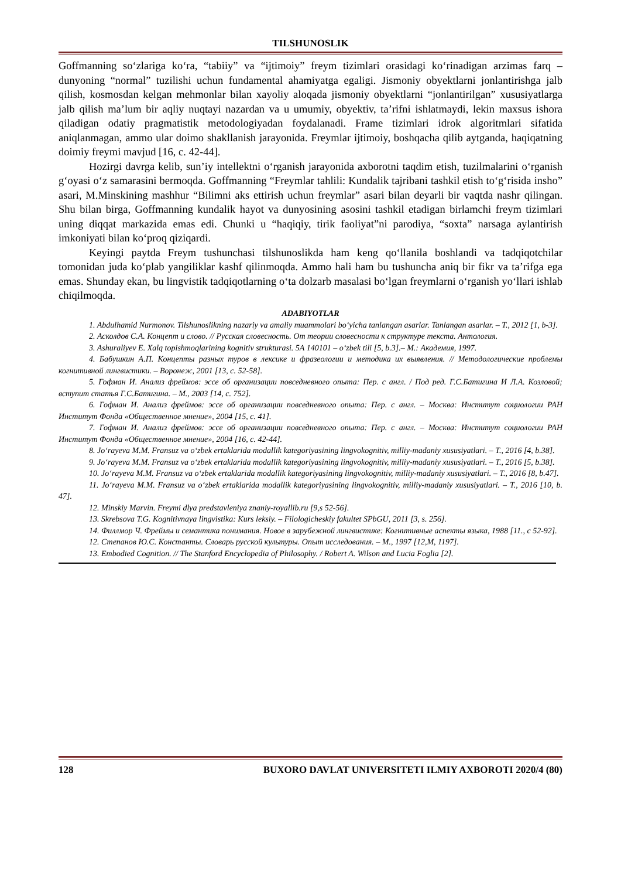TILSHUNOSLIK
Goffmanning so‘zlariga ko‘ra, “tabiiy” va “ijtimoiy” freym tizimlari orasidagi ko‘rinadigan arzimas farq – dunyoning “normal” tuzilishi uchun fundamental ahamiyatga egaligi. Jismoniy obyektlarni jonlantirishga jalb qilish, kosmosdan kelgan mehmonlar bilan xayoliy aloqada jismoniy obyektlarni “jonlantirilgan” xususiyatlarga jalb qilish ma’lum bir aqliy nuqtayi nazardan va u umumiy, obyektiv, ta’rifni ishlatmaydi, lekin maxsus ishora qiladigan odatiy pragmatistik metodologiyadan foydalanadi. Frame tizimlari idrok algoritmlari sifatida aniqlanmagan, ammo ular doimo shakllanish jarayonida. Freymlar ijtimoiy, boshqacha qilib aytganda, haqiqatning doimiy freymi mavjud [16, c. 42-44].
Hozirgi davrga kelib, sun’iy intellektni o‘rganish jarayonida axborotni taqdim etish, tuzilmalarini o‘rganish g‘oyasi o‘z samarasini bermoqda. Goffmanning “Freymlar tahlili: Kundalik tajribani tashkil etish to‘g‘risida insho” asari, M.Minskining mashhur “Bilimni aks ettirish uchun freymlar” asari bilan deyarli bir vaqtda nashr qilingan. Shu bilan birga, Goffmanning kundalik hayot va dunyosining asosini tashkil etadigan birlamchi freym tizimlari uning diqqat markazida emas edi. Chunki u “haqiqiy, tirik faoliyat”ni parodiya, “soxta” narsaga aylantirish imkoniyati bilan ko‘proq qiziqardi.
Keyingi paytda Freym tushunchasi tilshunoslikda ham keng qo‘llanila boshlandi va tadqiqotchilar tomonidan juda ko‘plab yangiliklar kashf qilinmoqda. Ammo hali ham bu tushuncha aniq bir fikr va ta’rifga ega emas. Shunday ekan, bu lingvistik tadqiqotlarning o‘ta dolzarb masalasi bo‘lgan freymlarni o‘rganish yo‘llari ishlab chiqilmoqda.
ADABIYOTLAR
1. Abdulhamid Nurmonov. Tilshunoslikning nazariy va amaliy muammolari bo‘yicha tanlangan asarlar. Tanlangan asarlar. – T., 2012 [1, b-3].
2. Асколдов С.А. Концепт и слово. // Русская словесность. От теории словесности к структуре текста. Антология.
3. Ashuraliyev E. Xalq topishmoqlarining kognitiv strukturasi. 5A 140101 – o‘zbek tili [5, b.3].– M.: Академия, 1997.
4. Бабушкин А.П. Концепты разных туров в лексике и фразеологии и методика их выявления. // Методологические проблемы когнитивной лингвистики. – Воронеж, 2001 [13, с. 52-58].
5. Гофман И. Анализ фреймов: эссе об организации повседневного опыта: Пер. с англ. / Под ред. Г.С.Батигина И Л.А. Козловой; вступит статья Г.С.Батигина. – М., 2003 [14, с. 752].
6. Гофман И. Анализ фреймов: эссе об организации повседневного опыта: Пер. с англ. – Москва: Институт социологии РАН Институт Фонда «Общественное мнение», 2004 [15, с. 41].
7. Гофман И. Анализ фреймов: эссе об организации повседневного опыта: Пер. с англ. – Москва: Институт социологии РАН Институт Фонда «Общественное мнение», 2004 [16, с. 42-44].
8. Jo‘rayeva M.M. Fransuz va o‘zbek ertaklarida modallik kategoriyasining lingvokognitiv, milliy-madaniy xususiyatlari. – T., 2016 [4, b.38].
9. Jo‘rayeva M.M. Fransuz va o‘zbek ertaklarida modallik kategoriyasining lingvokognitiv, milliy-madaniy xususiyatlari. – T., 2016 [5, b.38].
10. Jo‘rayeva M.M. Fransuz va o‘zbek ertaklarida modallik kategoriyasining lingvokognitiv, milliy-madaniy xususiyatlari. – T., 2016 [8, b.47].
11. Jo‘rayeva M.M. Fransuz va o‘zbek ertaklarida modallik kategoriyasining lingvokognitiv, milliy-madaniy xususiyatlari. – T., 2016 [10, b. 47].
12. Minskiy Marvin. Freymi dlya predstavleniya znaniy-royallib.ru [9,s 52-56].
13. Skrebsova T.G. Kognitivnaya lingvistika: Kurs leksiy. – Filologicheskiy fakultet SPbGU, 2011 [3, s. 256].
14. Филлмор Ч. Фреймы и семантика понимания. Новое в зарубежной лингвистике: Когнитивные аспекты языка, 1988 [11., с 52-92].
12. Степанов Ю.С. Константы. Словарь русской культуры. Опыт исследования. – М., 1997 [12,М, 1197].
13. Embodied Cognition. // The Stanford Encyclopedia of Philosophy. / Robert A. Wilson and Lucia Foglia [2].
128 BUXORO DAVLAT UNIVERSITETI ILMIY AXBOROTI 2020/4 (80)